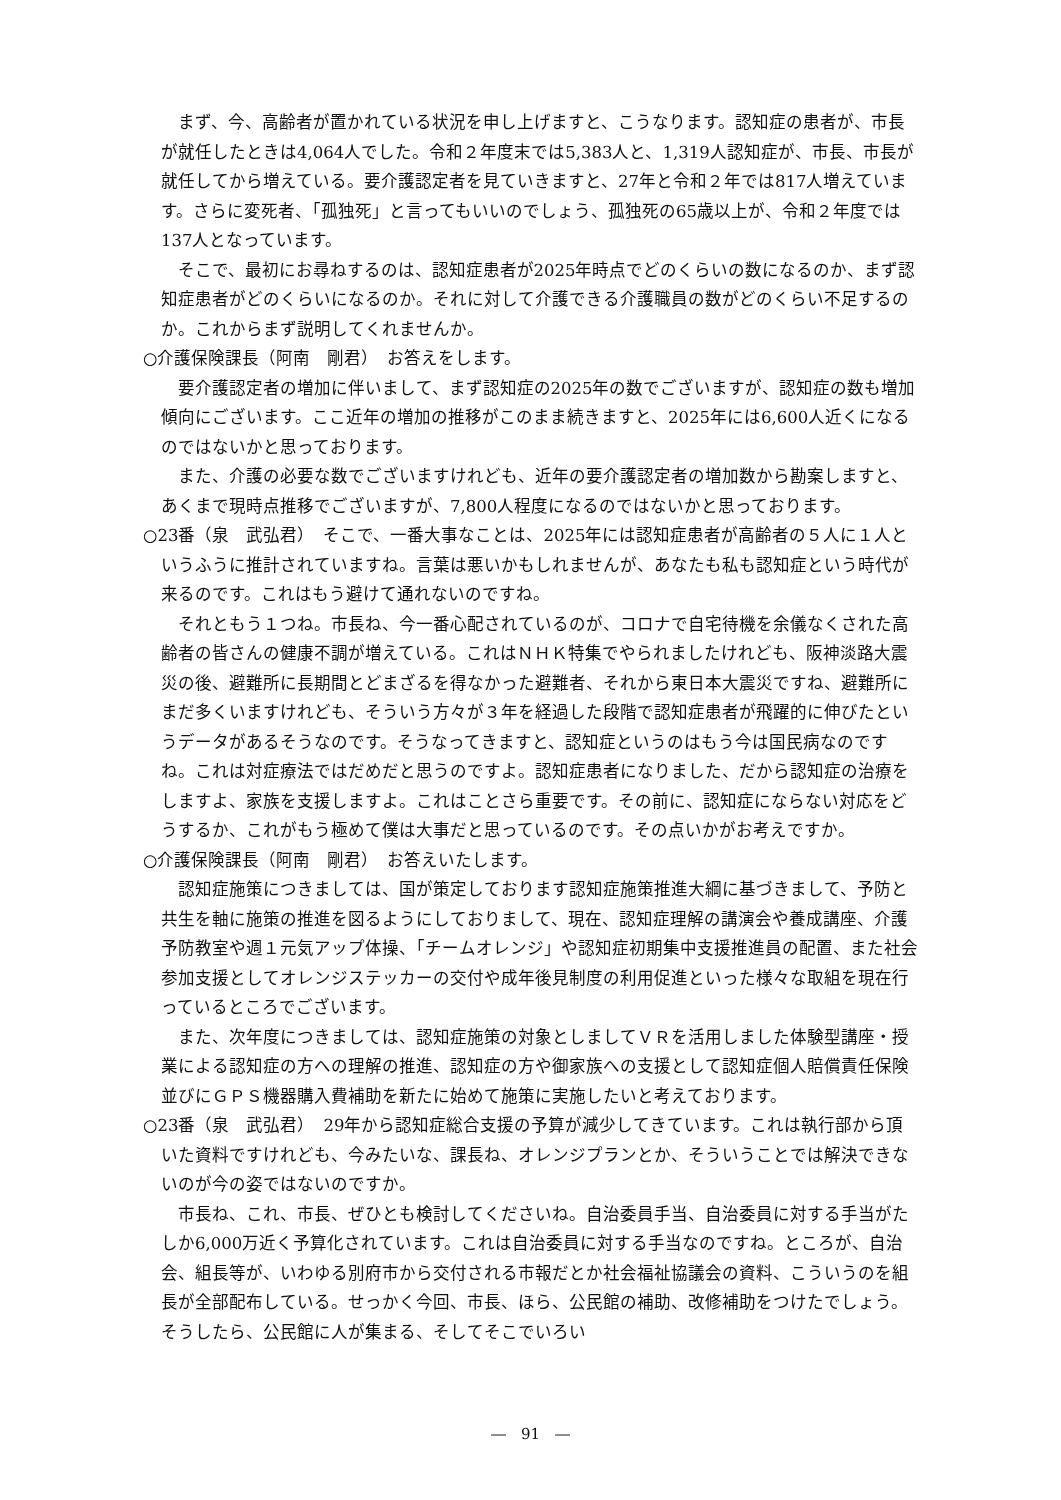まず、今、高齢者が置かれている状況を申し上げますと、こうなります。認知症の患者が、市長が就任したときは4,064人でした。令和２年度末では5,383人と、1,319人認知症が、市長、市長が就任してから増えている。要介護認定者を見ていきますと、27年と令和２年では817人増えています。さらに変死者、「孤独死」と言ってもいいのでしょう、孤独死の65歳以上が、令和２年度では137人となっています。
そこで、最初にお尋ねするのは、認知症患者が2025年時点でどのくらいの数になるのか、まず認知症患者がどのくらいになるのか。それに対して介護できる介護職員の数がどのくらい不足するのか。これからまず説明してくれませんか。
○介護保険課長（阿南　剛君）　お答えをします。
要介護認定者の増加に伴いまして、まず認知症の2025年の数でございますが、認知症の数も増加傾向にございます。ここ近年の増加の推移がこのまま続きますと、2025年には6,600人近くになるのではないかと思っております。
また、介護の必要な数でございますけれども、近年の要介護認定者の増加数から勘案しますと、あくまで現時点推移でございますが、7,800人程度になるのではないかと思っております。
○23番（泉　武弘君）　そこで、一番大事なことは、2025年には認知症患者が高齢者の５人に１人というふうに推計されていますね。言葉は悪いかもしれませんが、あなたも私も認知症という時代が来るのです。これはもう避けて通れないのですね。
それともう１つね。市長ね、今一番心配されているのが、コロナで自宅待機を余儀なくされた高齢者の皆さんの健康不調が増えている。これはＮＨＫ特集でやられましたけれども、阪神淡路大震災の後、避難所に長期間とどまざるを得なかった避難者、それから東日本大震災ですね、避難所にまだ多くいますけれども、そういう方々が３年を経過した段階で認知症患者が飛躍的に伸びたというデータがあるそうなのです。そうなってきますと、認知症というのはもう今は国民病なのですね。これは対症療法ではだめだと思うのですよ。認知症患者になりました、だから認知症の治療をしますよ、家族を支援しますよ。これはことさら重要です。その前に、認知症にならない対応をどうするか、これがもう極めて僕は大事だと思っているのです。その点いかがお考えですか。
○介護保険課長（阿南　剛君）　お答えいたします。
認知症施策につきましては、国が策定しております認知症施策推進大綱に基づきまして、予防と共生を軸に施策の推進を図るようにしておりまして、現在、認知症理解の講演会や養成講座、介護予防教室や週１元気アップ体操、「チームオレンジ」や認知症初期集中支援推進員の配置、また社会参加支援としてオレンジステッカーの交付や成年後見制度の利用促進といった様々な取組を現在行っているところでございます。
また、次年度につきましては、認知症施策の対象としましてＶＲを活用しました体験型講座・授業による認知症の方への理解の推進、認知症の方や御家族への支援として認知症個人賠償責任保険並びにＧＰＳ機器購入費補助を新たに始めて施策に実施したいと考えております。
○23番（泉　武弘君）　29年から認知症総合支援の予算が減少してきています。これは執行部から頂いた資料ですけれども、今みたいな、課長ね、オレンジプランとか、そういうことでは解決できないのが今の姿ではないのですか。
市長ね、これ、市長、ぜひとも検討してくださいね。自治委員手当、自治委員に対する手当がたしか6,000万近く予算化されています。これは自治委員に対する手当なのですね。ところが、自治会、組長等が、いわゆる別府市から交付される市報だとか社会福祉協議会の資料、こういうのを組長が全部配布している。せっかく今回、市長、ほら、公民館の補助、改修補助をつけたでしょう。そうしたら、公民館に人が集まる、そしてそこでいろい
―　91　―